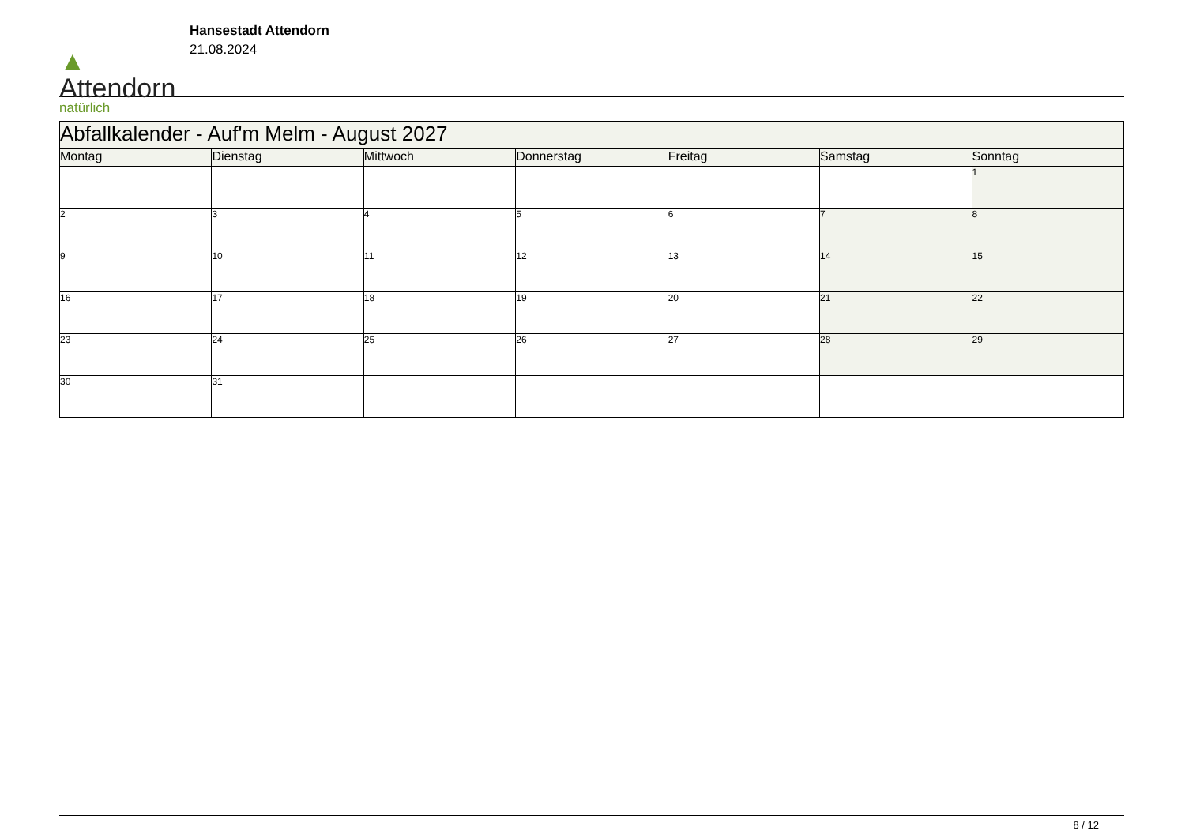▲
Attendorn
natürlich
Hansestadt Attendorn
21.08.2024
| Abfallkalender - Auf'm Melm - August 2027 | | | | | | |
| --- | --- | --- | --- | --- | --- | --- |
| Montag | Dienstag | Mittwoch | Donnerstag | Freitag | Samstag | Sonntag |
| | | | | | | 1 |
| 2 | 3 | 4 | 5 | 6 | 7 | 8 |
| 9 | 10 | 11 | 12 | 13 | 14 | 15 |
| 16 | 17 | 18 | 19 | 20 | 21 | 22 |
| 23 | 24 | 25 | 26 | 27 | 28 | 29 |
| 30 | 31 | | | | | |
8 / 12